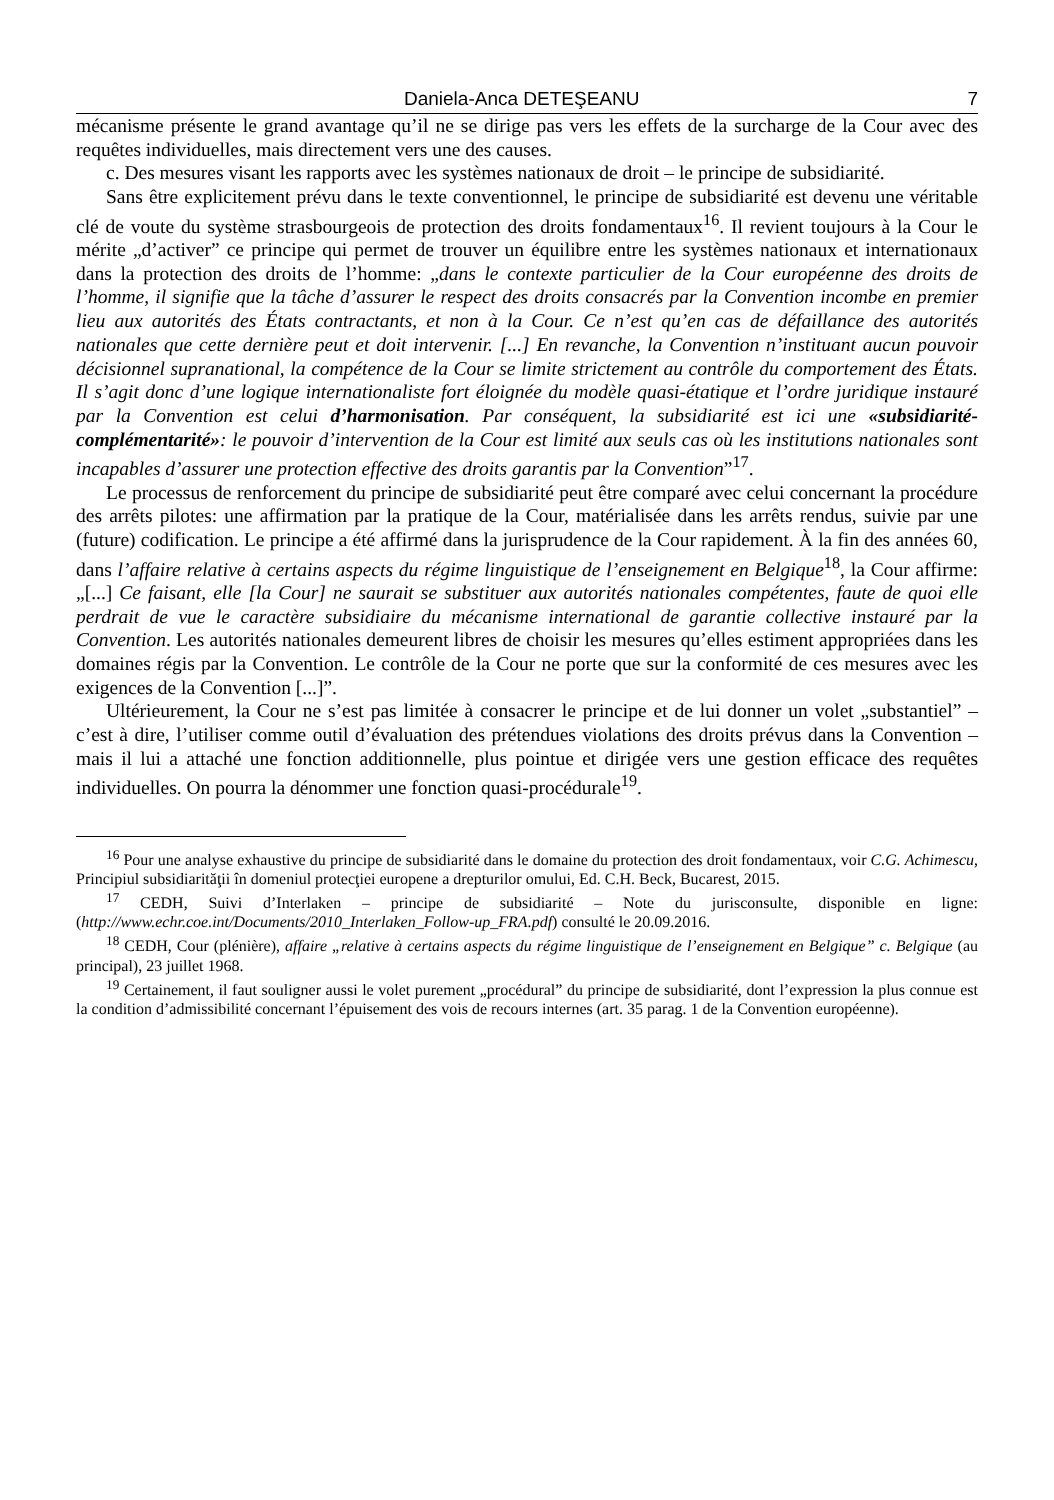Daniela-Anca DETEŞEANU 7
mécanisme présente le grand avantage qu’il ne se dirige pas vers les effets de la surcharge de la Cour avec des requêtes individuelles, mais directement vers une des causes.
c. Des mesures visant les rapports avec les systèmes nationaux de droit – le principe de subsidiarité.
Sans être explicitement prévu dans le texte conventionnel, le principe de subsidiarité est devenu une véritable clé de voute du système strasbourgeois de protection des droits fondamentaux<sup>16</sup>. Il revient toujours à la Cour le mérite „d’activer” ce principe qui permet de trouver un équilibre entre les systèmes nationaux et internationaux dans la protection des droits de l’homme: „dans le contexte particulier de la Cour européenne des droits de l’homme, il signifie que la tâche d’assurer le respect des droits consacrés par la Convention incombe en premier lieu aux autorités des États contractants, et non à la Cour. Ce n’est qu’en cas de défaillance des autorités nationales que cette dernière peut et doit intervenir. [...] En revanche, la Convention n’instituant aucun pouvoir décisionnel supranational, la compétence de la Cour se limite strictement au contrôle du comportement des États. Il s’agit donc d’une logique internationaliste fort éloignée du modèle quasi-étatique et l’ordre juridique instauré par la Convention est celui d’harmonisation. Par conséquent, la subsidiarité est ici une «subsidiarité-complémentarité»: le pouvoir d’intervention de la Cour est limité aux seuls cas où les institutions nationales sont incapables d’assurer une protection effective des droits garantis par la Convention”<sup>17</sup>.
Le processus de renforcement du principe de subsidiarité peut être comparé avec celui concernant la procédure des arrêts pilotes: une affirmation par la pratique de la Cour, matérialisée dans les arrêts rendus, suivie par une (future) codification. Le principe a été affirmé dans la jurisprudence de la Cour rapidement. À la fin des années 60, dans l’affaire relative à certains aspects du régime linguistique de l’enseignement en Belgique<sup>18</sup>, la Cour affirme: „[...] Ce faisant, elle [la Cour] ne saurait se substituer aux autorités nationales compétentes, faute de quoi elle perdrait de vue le caractère subsidiaire du mécanisme international de garantie collective instauré par la Convention. Les autorités nationales demeurent libres de choisir les mesures qu’elles estiment appropriées dans les domaines régis par la Convention. Le contrôle de la Cour ne porte que sur la conformité de ces mesures avec les exigences de la Convention [...]”.
Ultérieurement, la Cour ne s’est pas limitée à consacrer le principe et de lui donner un volet „substantiel” – c’est à dire, l’utiliser comme outil d’évaluation des prétendues violations des droits prévus dans la Convention – mais il lui a attaché une fonction additionnelle, plus pointue et dirigée vers une gestion efficace des requêtes individuelles. On pourra la dénommer une fonction quasi-procédurale<sup>19</sup>.
<sup>16</sup> Pour une analyse exhaustive du principe de subsidiarité dans le domaine du protection des droit fondamentaux, voir C.G. Achimescu, Principiul subsidiarităţii în domeniul protecţiei europene a drepturilor omului, Ed. C.H. Beck, Bucarest, 2015.
<sup>17</sup> CEDH, Suivi d’Interlaken – principe de subsidiarité – Note du jurisconsulte, disponible en ligne: (http://www.echr.coe.int/Documents/2010_Interlaken_Follow-up_FRA.pdf) consulté le 20.09.2016.
<sup>18</sup> CEDH, Cour (plénière), affaire „relative à certains aspects du régime linguistique de l’enseignement en Belgique” c. Belgique (au principal), 23 juillet 1968.
<sup>19</sup> Certainement, il faut souligner aussi le volet purement „procédural” du principe de subsidiarité, dont l’expression la plus connue est la condition d’admissibilité concernant l’épuisement des vois de recours internes (art. 35 parag. 1 de la Convention européenne).